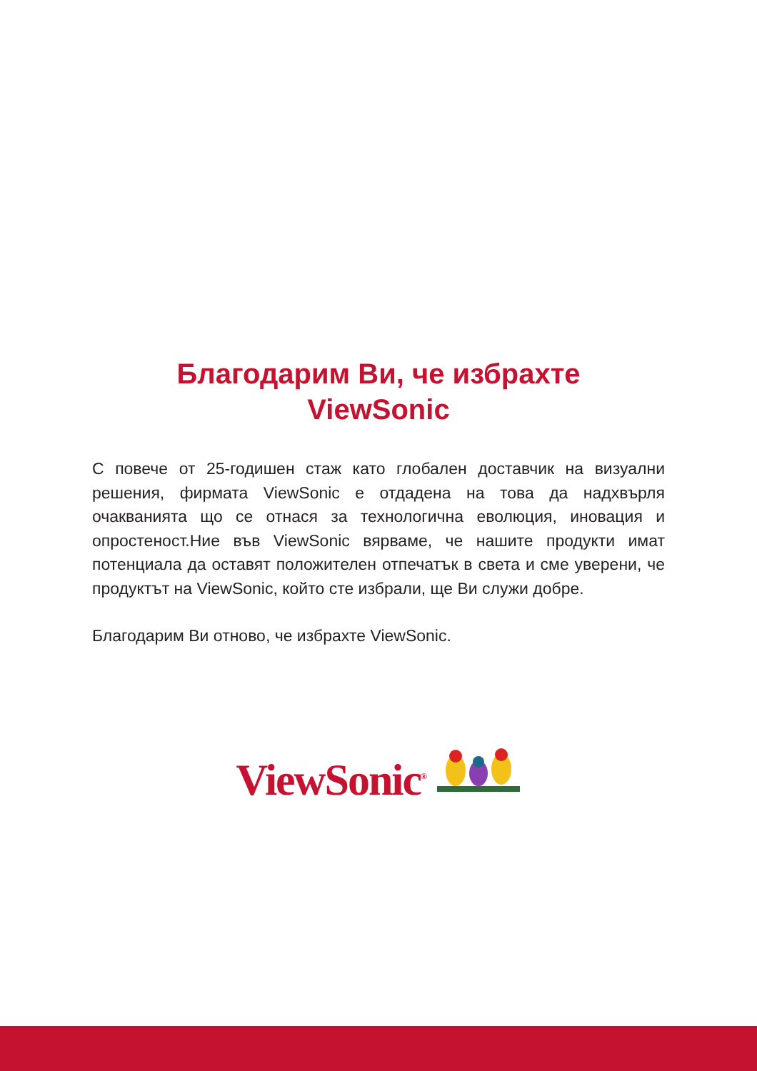Благодарим Ви, че избрахте
ViewSonic
С повече от 25-годишен стаж като глобален доставчик на визуални решения, фирмата ViewSonic е отдадена на това да надхвърля очакванията що се отнася за технологична еволюция, иновация и опростеност.Ние във ViewSonic вярваме, че нашите продукти имат потенциала да оставят положителен отпечатък в света и сме уверени, че продуктът на ViewSonic, който сте избрали, ще Ви служи добре.
Благодарим Ви отново, че избрахте ViewSonic.
ViewSonic<sup>®</sup>